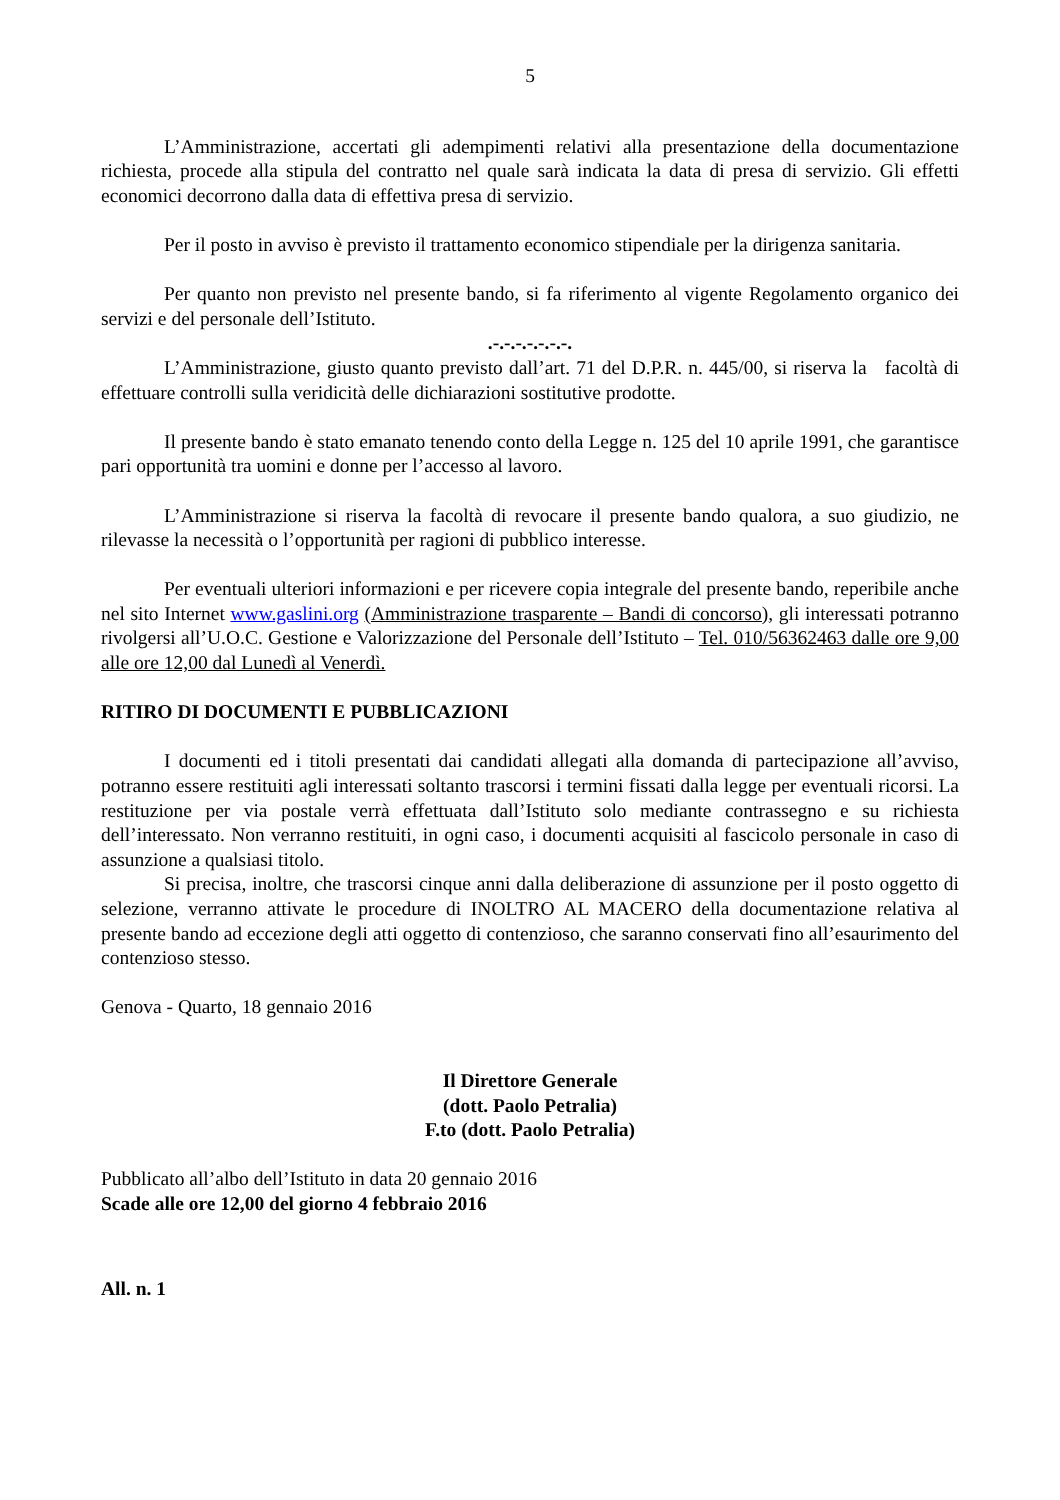5
L’Amministrazione, accertati gli adempimenti relativi alla presentazione della documentazione richiesta, procede alla stipula del contratto nel quale sarà indicata la data di presa di servizio. Gli effetti economici decorrono dalla data di effettiva presa di servizio.
Per il posto in avviso è previsto il trattamento economico stipendiale per la dirigenza sanitaria.
Per quanto non previsto nel presente bando, si fa riferimento al vigente Regolamento organico dei servizi e del personale dell’Istituto.
.-.-.-.-.-.-.-.
L’Amministrazione, giusto quanto previsto dall’art. 71 del D.P.R. n. 445/00, si riserva la facoltà di effettuare controlli sulla veridicità delle dichiarazioni sostitutive prodotte.
Il presente bando è stato emanato tenendo conto della Legge n. 125 del 10 aprile 1991, che garantisce pari opportunità tra uomini e donne per l’accesso al lavoro.
L’Amministrazione si riserva la facoltà di revocare il presente bando qualora, a suo giudizio, ne rilevasse la necessità o l’opportunità per ragioni di pubblico interesse.
Per eventuali ulteriori informazioni e per ricevere copia integrale del presente bando, reperibile anche nel sito Internet www.gaslini.org (Amministrazione trasparente – Bandi di concorso), gli interessati potranno rivolgersi all’U.O.C. Gestione e Valorizzazione del Personale dell’Istituto – Tel. 010/56362463 dalle ore 9,00 alle ore 12,00 dal Lunedì al Venerdì.
RITIRO DI DOCUMENTI E PUBBLICAZIONI
I documenti ed i titoli presentati dai candidati allegati alla domanda di partecipazione all’avviso, potranno essere restituiti agli interessati soltanto trascorsi i termini fissati dalla legge per eventuali ricorsi. La restituzione per via postale verrà effettuata dall’Istituto solo mediante contrassegno e su richiesta dell’interessato. Non verranno restituiti, in ogni caso, i documenti acquisiti al fascicolo personale in caso di assunzione a qualsiasi titolo.
Si precisa, inoltre, che trascorsi cinque anni dalla deliberazione di assunzione per il posto oggetto di selezione, verranno attivate le procedure di INOLTRO AL MACERO della documentazione relativa al presente bando ad eccezione degli atti oggetto di contenzioso, che saranno conservati fino all’esaurimento del contenzioso stesso.
Genova - Quarto, 18 gennaio 2016
Il Direttore Generale
(dott. Paolo Petralia)
F.to (dott. Paolo Petralia)
Pubblicato all’albo dell’Istituto in data 20 gennaio 2016
Scade alle ore 12,00 del giorno 4 febbraio 2016
All. n. 1